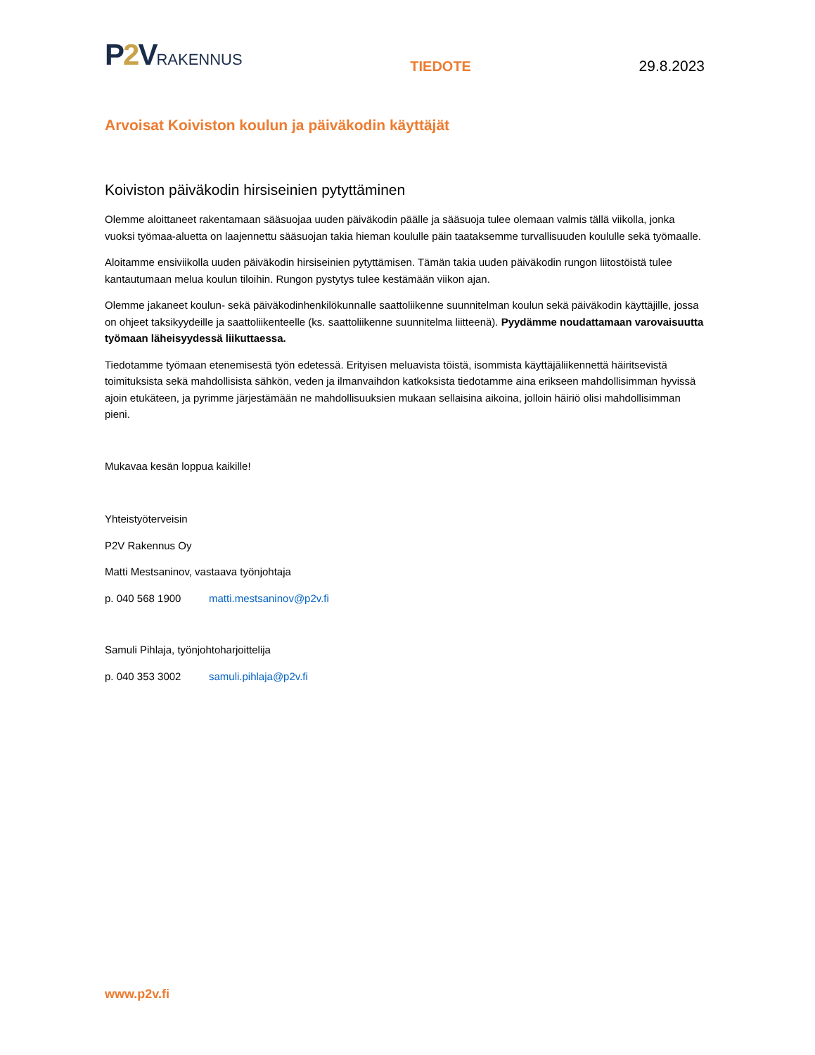P2 VRAKENNUS
TIEDOTE
29.8.2023
Arvoisat Koiviston koulun ja päiväkodin käyttäjät
Koiviston päiväkodin hirsiseinien pytyttäminen
Olemme aloittaneet rakentamaan sääsuojaa uuden päiväkodin päälle ja sääsuoja tulee olemaan valmis tällä viikolla, jonka vuoksi työmaa-aluetta on laajennettu sääsuojan takia hieman koululle päin taataksemme turvallisuuden koululle sekä työmaalle.
Aloitamme ensiviikolla uuden päiväkodin hirsiseinien pytyttämisen. Tämän takia uuden päiväkodin rungon liitostöistä tulee kantautumaan melua koulun tiloihin. Rungon pystytys tulee kestämään viikon ajan.
Olemme jakaneet koulun- sekä päiväkodinhenkilökunnalle saattoliikenne suunnitelman koulun sekä päiväkodin käyttäjille, jossa on ohjeet taksikyydeille ja saattoliikenteelle (ks. saattoliikenne suunnitelma liitteenä). Pyydämme noudattamaan varovaisuutta työmaan läheisyydessä liikuttaessa.
Tiedotamme työmaan etenemisestä työn edetessä. Erityisen meluavista töistä, isommista käyttäjäliikennettä häiritsevistä toimituksista sekä mahdollisista sähkön, veden ja ilmanvaihdon katkoksista tiedotamme aina erikseen mahdollisimman hyvissä ajoin etukäteen, ja pyrimme järjestämään ne mahdollisuuksien mukaan sellaisina aikoina, jolloin häiriö olisi mahdollisimman pieni.
Mukavaa kesän loppua kaikille!
Yhteistyöterveisin
P2V Rakennus Oy
Matti Mestsaninov, vastaava työnjohtaja
p. 040 568 1900 matti.mestsaninov@p2v.fi
Samuli Pihlaja, työnjohtoharjoittelija
p. 040 353 3002 samuli.pihlaja@p2v.fi
www.p2v.fi